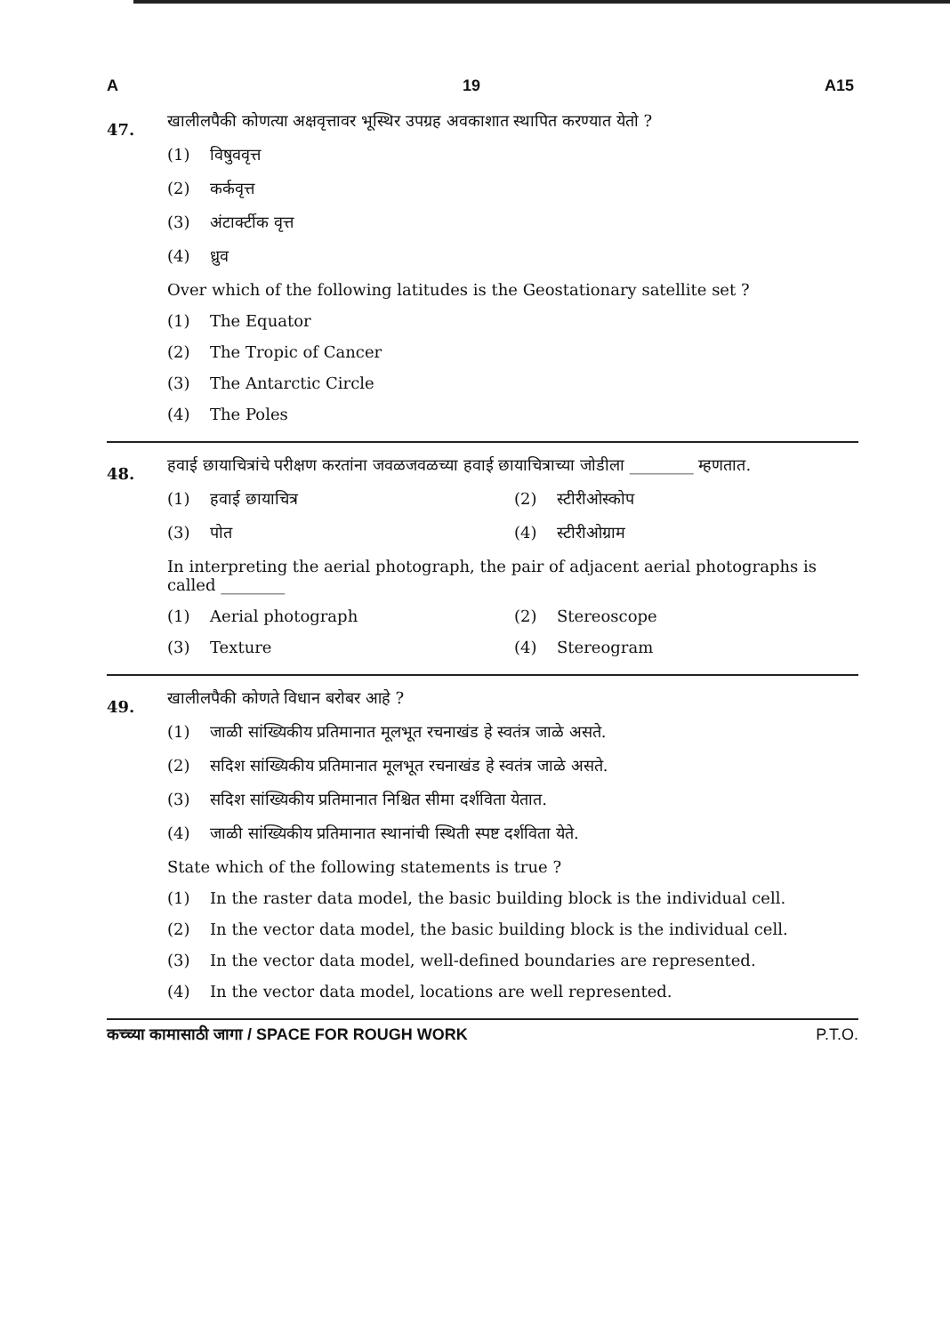A 19 A15
47.
खालीलपैकी कोणत्या अक्षवृत्तावर भूस्थिर उपग्रह अवकाशात स्थापित करण्यात येतो ?
(1) विषुववृत्त
(2) कर्कवृत्त
(3) अंटार्क्टीक वृत्त
(4) ध्रुव
Over which of the following latitudes is the Geostationary satellite set ?
(1) The Equator
(2) The Tropic of Cancer
(3) The Antarctic Circle
(4) The Poles
48.
हवाई छायाचित्रांचे परीक्षण करतांना जवळजवळच्या हवाई छायाचित्राच्या जोडीला ________ म्हणतात.
(1) हवाई छायाचित्र
(2) स्टीरीओस्कोप
(3) पोत
(4) स्टीरीओग्राम
In interpreting the aerial photograph, the pair of adjacent aerial photographs is called ________
(1) Aerial photograph
(2) Stereoscope
(3) Texture
(4) Stereogram
49.
खालीलपैकी कोणते विधान बरोबर आहे ?
(1) जाळी सांख्यिकीय प्रतिमानात मूलभूत रचनाखंड हे स्वतंत्र जाळे असते.
(2) सदिश सांख्यिकीय प्रतिमानात मूलभूत रचनाखंड हे स्वतंत्र जाळे असते.
(3) सदिश सांख्यिकीय प्रतिमानात निश्चित सीमा दर्शविता येतात.
(4) जाळी सांख्यिकीय प्रतिमानात स्थानांची स्थिती स्पष्ट दर्शविता येते.
State which of the following statements is true ?
(1) In the raster data model, the basic building block is the individual cell.
(2) In the vector data model, the basic building block is the individual cell.
(3) In the vector data model, well-defined boundaries are represented.
(4) In the vector data model, locations are well represented.
कच्च्या कामासाठी जागा / SPACE FOR ROUGH WORK P.T.O.